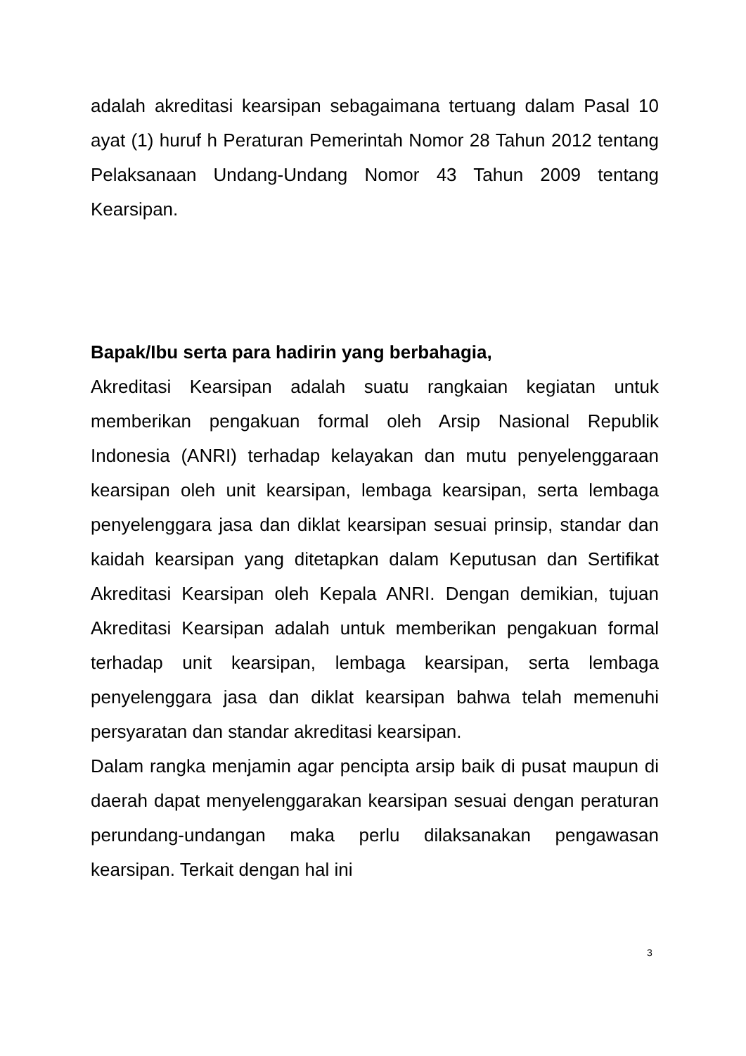adalah akreditasi kearsipan sebagaimana tertuang dalam Pasal 10 ayat (1) huruf h Peraturan Pemerintah Nomor 28 Tahun 2012 tentang Pelaksanaan Undang-Undang Nomor 43 Tahun 2009 tentang Kearsipan.
Bapak/Ibu serta para hadirin yang berbahagia,
Akreditasi Kearsipan adalah suatu rangkaian kegiatan untuk memberikan pengakuan formal oleh Arsip Nasional Republik Indonesia (ANRI) terhadap kelayakan dan mutu penyelenggaraan kearsipan oleh unit kearsipan, lembaga kearsipan, serta lembaga penyelenggara jasa dan diklat kearsipan sesuai prinsip, standar dan kaidah kearsipan yang ditetapkan dalam Keputusan dan Sertifikat Akreditasi Kearsipan oleh Kepala ANRI. Dengan demikian, tujuan Akreditasi Kearsipan adalah untuk memberikan pengakuan formal terhadap unit kearsipan, lembaga kearsipan, serta lembaga penyelenggara jasa dan diklat kearsipan bahwa telah memenuhi persyaratan dan standar akreditasi kearsipan.
Dalam rangka menjamin agar pencipta arsip baik di pusat maupun di daerah dapat menyelenggarakan kearsipan sesuai dengan peraturan perundang-undangan maka perlu dilaksanakan pengawasan kearsipan. Terkait dengan hal ini
3